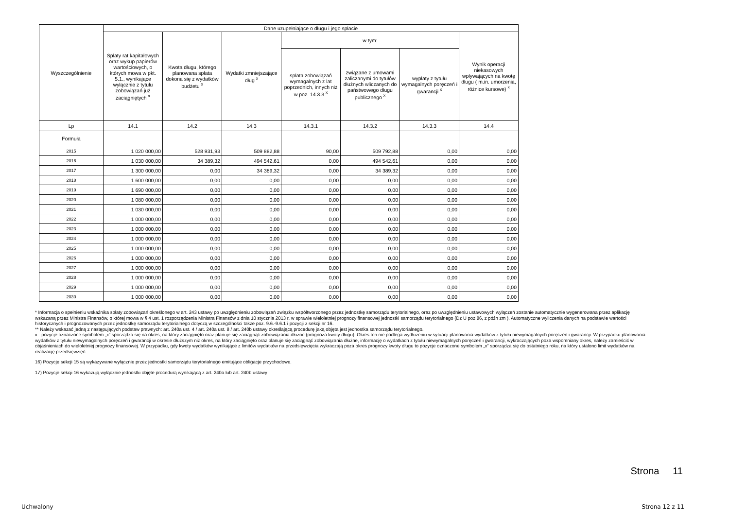| Wyszczególnienie | Dane uzupełniające o długu i jego spłacie | | | | | | |
| --- | --- | --- | --- | --- | --- | --- | --- |
| | Spłaty rat kapitałowych oraz wykup papierów wartościowych, o których mowa w pkt. 5.1., wynikające wyłącznie z tytułu zobowiązań już zaciągniętych <sup>x</sup> | Kwota długu, którego planowana spłata dokona się z wydatków budżetu <sup>x</sup> | Wydatki zmniejszające dług <sup>x</sup> | w tym: | | | Wynik operacji niekasowych wpływających na kwotę długu ( m.in. umorzenia, różnice kursowe) <sup>x</sup> |
| | | | | spłata zobowiązań wymagalnych z lat poprzednich, innych niż w poz. 14.3.3 <sup>x</sup> | związane z umowami zaliczanymi do tytułów dłużnych wliczanych do państwowego długu publicznego <sup>x</sup> | wypłaty z tytułu wymagalnych poręczeń i gwarancji <sup>x</sup> | |
| Lp | 14.1 | 14.2 | 14.3 | 14.3.1 | 14.3.2 | 14.3.3 | 14.4 |
| Formuła | | | | | | | |
| 2015 | 1 020 000,00 | 528 931,93 | 509 882,88 | 90,00 | 509 792,88 | 0,00 | 0,00 |
| 2016 | 1 030 000,00 | 34 389,32 | 494 542,61 | 0,00 | 494 542,61 | 0,00 | 0,00 |
| 2017 | 1 300 000,00 | 0,00 | 34 389,32 | 0,00 | 34 389,32 | 0,00 | 0,00 |
| 2018 | 1 600 000,00 | 0,00 | 0,00 | 0,00 | 0,00 | 0,00 | 0,00 |
| 2019 | 1 690 000,00 | 0,00 | 0,00 | 0,00 | 0,00 | 0,00 | 0,00 |
| 2020 | 1 080 000,00 | 0,00 | 0,00 | 0,00 | 0,00 | 0,00 | 0,00 |
| 2021 | 1 030 000,00 | 0,00 | 0,00 | 0,00 | 0,00 | 0,00 | 0,00 |
| 2022 | 1 000 000,00 | 0,00 | 0,00 | 0,00 | 0,00 | 0,00 | 0,00 |
| 2023 | 1 000 000,00 | 0,00 | 0,00 | 0,00 | 0,00 | 0,00 | 0,00 |
| 2024 | 1 000 000,00 | 0,00 | 0,00 | 0,00 | 0,00 | 0,00 | 0,00 |
| 2025 | 1 000 000,00 | 0,00 | 0,00 | 0,00 | 0,00 | 0,00 | 0,00 |
| 2026 | 1 000 000,00 | 0,00 | 0,00 | 0,00 | 0,00 | 0,00 | 0,00 |
| 2027 | 1 000 000,00 | 0,00 | 0,00 | 0,00 | 0,00 | 0,00 | 0,00 |
| 2028 | 1 000 000,00 | 0,00 | 0,00 | 0,00 | 0,00 | 0,00 | 0,00 |
| 2029 | 1 000 000,00 | 0,00 | 0,00 | 0,00 | 0,00 | 0,00 | 0,00 |
| 2030 | 1 000 000,00 | 0,00 | 0,00 | 0,00 | 0,00 | 0,00 | 0,00 |
* Informacja o spełnieniu wskaźnika spłaty zobowiązań określonego w art. 243 ustawy po uwzględnieniu zobowiązań związku współtworzonego przez jednostkę samorządu terytorialnego, oraz po uwzględnieniu ustawowych wyłączeń zostanie automatycznie wygenerowana przez aplikację wskazaną przez Ministra Finansów, o której mowa w § 4 ust. 1 rozporządzenia Ministra Finansów z dnia 10 stycznia 2013 r. w sprawie wieloletniej prognozy finansowej jednostki samorządu terytorialnego (Dz U poz 86, z późn zm ). Automatyczne wyliczenia danych na podstawie wartości historycznych i prognozowanych przez jednostkę samorządu terytorialnego dotyczą w szczególności także poz. 9.6.-9.6.1 i pozycji z sekcji nr 16.
** Należy wskazać jedną z następujących podstaw prawnych: art. 240a ust. 4 / art. 240a ust. 8 / art. 240b ustawy określającą procedurę jaką objęta jest jednostka samorządu terytorialnego.
x - pozycje oznaczone symbolem „x” sporządza się na okres, na który zaciągnięto oraz planuje się zaciągnąć zobowiązania dłużne (prognoza kwoty długu). Okres ten nie podlega wydłużeniu w sytuacji planowania wydatków z tytułu niewymagalnych poręczeń i gwarancji. W przypadku planowania wydatków z tytułu niewymagalnych poręczeń i gwarancji w okresie dłuższym niż okres, na który zaciągnięto oraz planuje się zaciągnąć zobowiązania dłużne, informację o wydatkach z tytułu niewymagalnych poręczeń i gwarancji, wykraczających poza wspomniany okres, należy zamieścić w objaśnieniach do wieloletniej prognozy finansowej. W przypadku, gdy kwoty wydatków wynikające z limitów wydatków na przedsięwzięcia wykraczają poza okres prognozy kwoty długu to pozycje oznaczone symbolem „x” sporządza się do ostatniego roku, na który ustalono limit wydatków na realizację przedsięwzięć
16) Pozycje sekcji 15 są wykazywane wyłącznie przez jednostki samorządu terytorialnego emitujące obligacje przychodowe.
17) Pozycje sekcji 16 wykazują wyłącznie jednostki objęte procedurą wynikającą z art. 240a lub art. 240b ustawy
Strona 11
Uchwalony Strona 12 z 11